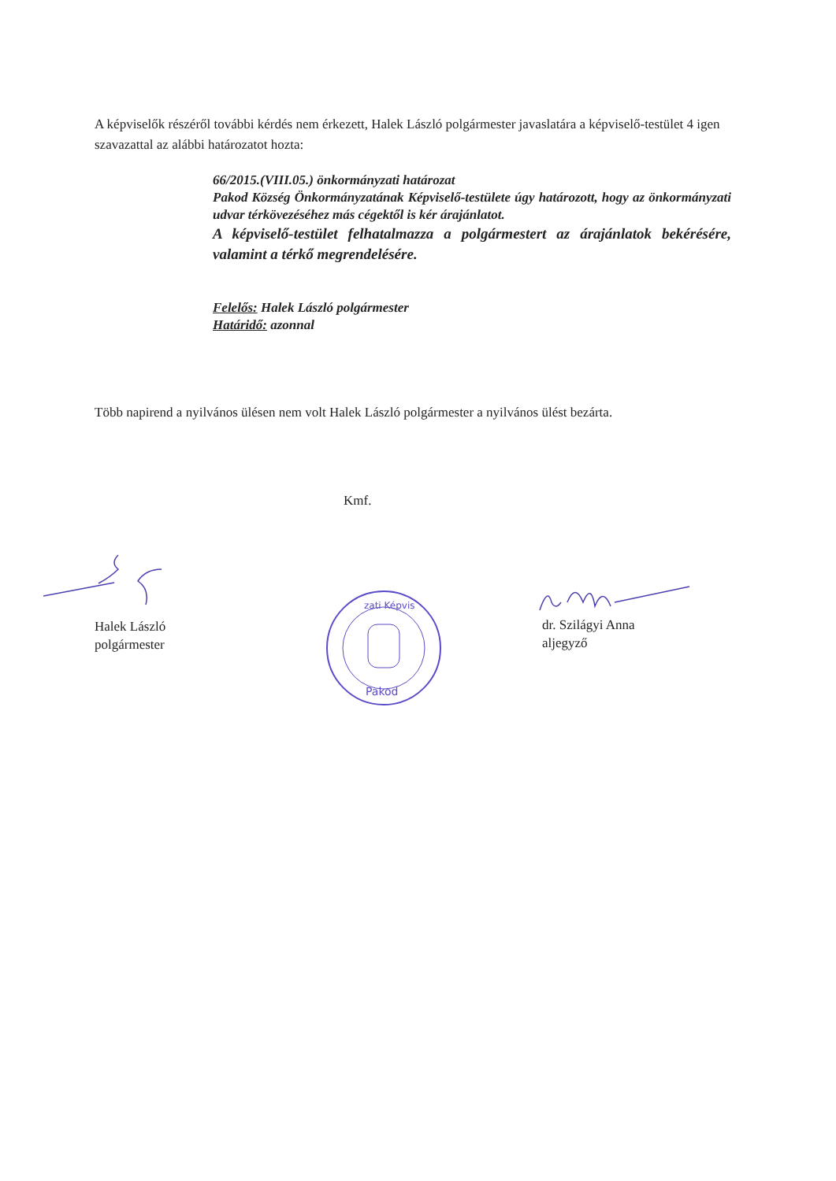A képviselők részéről további kérdés nem érkezett, Halek László polgármester javaslatára a képviselő-testület 4 igen szavazattal az alábbi határozatot hozta:
66/2015.(VIII.05.) önkormányzati határozat
Pakod Község Önkormányzatának Képviselő-testülete úgy határozott, hogy az önkormányzati udvar térkövezéséhez más cégektől is kér árajánlatot.
A képviselő-testület felhatalmazza a polgármestert az árajánlatok bekérésére, valamint a térkő megrendelésére.
Felelős: Halek László polgármester
Határidő: azonnal
Több napirend a nyilvános ülésen nem volt Halek László polgármester a nyilvános ülést bezárta.
Kmf.
Halek László
polgármester
dr. Szilágyi Anna
aljegyző
zati Képvis
Pakod